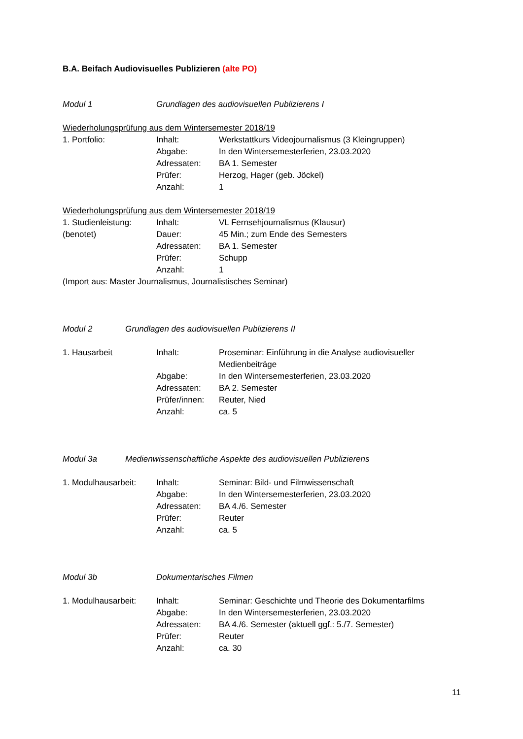B.A. Beifach Audiovisuelles Publizieren (alte PO)
Modul 1 Grundlagen des audiovisuellen Publizierens I
Wiederholungsprüfung aus dem Wintersemester 2018/19
1. Portfolio: Inhalt: Werkstattkurs Videojournalismus (3 Kleingruppen)
Abgabe: In den Wintersemesterferien, 23.03.2020
Adressaten: BA 1. Semester
Prüfer: Herzog, Hager (geb. Jöckel)
Anzahl: 1
Wiederholungsprüfung aus dem Wintersemester 2018/19
1. Studienleistung: Inhalt: VL Fernsehjournalismus (Klausur)
(benotet) Dauer: 45 Min.; zum Ende des Semesters
Adressaten: BA 1. Semester
Prüfer: Schupp
Anzahl: 1
(Import aus: Master Journalismus, Journalistisches Seminar)
Modul 2 Grundlagen des audiovisuellen Publizierens II
1. Hausarbeit Inhalt: Proseminar: Einführung in die Analyse audiovisueller Medienbeiträge
Abgabe: In den Wintersemesterferien, 23.03.2020
Adressaten: BA 2. Semester
Prüfer/innen: Reuter, Nied
Anzahl: ca. 5
Modul 3a Medienwissenschaftliche Aspekte des audiovisuellen Publizierens
1. Modulhausarbeit: Inhalt: Seminar: Bild- und Filmwissenschaft
Abgabe: In den Wintersemesterferien, 23.03.2020
Adressaten: BA 4./6. Semester
Prüfer: Reuter
Anzahl: ca. 5
Modul 3b Dokumentarisches Filmen
1. Modulhausarbeit: Inhalt: Seminar: Geschichte und Theorie des Dokumentarfilms
Abgabe: In den Wintersemesterferien, 23.03.2020
Adressaten: BA 4./6. Semester (aktuell ggf.: 5./7. Semester)
Prüfer: Reuter
Anzahl: ca. 30
11